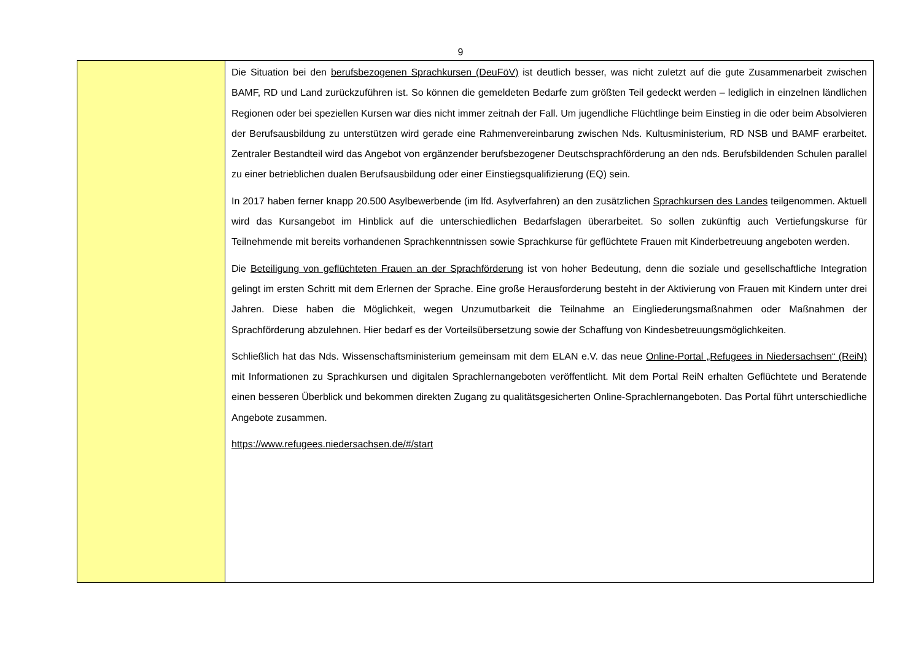9
| | Die Situation bei den berufsbezogenen Sprachkursen (DeuFöV) ist deutlich besser, was nicht zuletzt auf die gute Zusammenarbeit zwischen BAMF, RD und Land zurückzuführen ist. So können die gemeldeten Bedarfe zum größten Teil gedeckt werden – lediglich in einzelnen ländlichen Regionen oder bei speziellen Kursen war dies nicht immer zeitnah der Fall. Um jugendliche Flüchtlinge beim Einstieg in die oder beim Absolvieren der Berufsausbildung zu unterstützen wird gerade eine Rahmenvereinbarung zwischen Nds. Kultusministerium, RD NSB und BAMF erarbeitet. Zentraler Bestandteil wird das Angebot von ergänzender berufsbezogener Deutschsprachförderung an den nds. Berufsbildenden Schulen parallel zu einer betrieblichen dualen Berufsausbildung oder einer Einstiegsqualifizierung (EQ) sein. In 2017 haben ferner knapp 20.500 Asylbewerbende (im lfd. Asylverfahren) an den zusätzlichen Sprachkursen des Landes teilgenommen. Aktuell wird das Kursangebot im Hinblick auf die unterschiedlichen Bedarfslagen überarbeitet. So sollen zukünftig auch Vertiefungskurse für Teilnehmende mit bereits vorhandenen Sprachkenntnissen sowie Sprachkurse für geflüchtete Frauen mit Kinderbetreuung angeboten werden. Die Beteiligung von geflüchteten Frauen an der Sprachförderung ist von hoher Bedeutung, denn die soziale und gesellschaftliche Integration gelingt im ersten Schritt mit dem Erlernen der Sprache. Eine große Herausforderung besteht in der Aktivierung von Frauen mit Kindern unter drei Jahren. Diese haben die Möglichkeit, wegen Unzumutbarkeit die Teilnahme an Eingliederungsmaßnahmen oder Maßnahmen der Sprachförderung abzulehnen. Hier bedarf es der Vorteilsübersetzung sowie der Schaffung von Kindesbetreuungsmöglichkeiten. Schließlich hat das Nds. Wissenschaftsministerium gemeinsam mit dem ELAN e.V. das neue Online-Portal „Refugees in Niedersachsen“ (ReiN) mit Informationen zu Sprachkursen und digitalen Sprachlernangeboten veröffentlicht. Mit dem Portal ReiN erhalten Geflüchtete und Beratende einen besseren Überblick und bekommen direkten Zugang zu qualitätsgesicherten Online-Sprachlernangeboten. Das Portal führt unterschiedliche Angebote zusammen. https://www.refugees.niedersachsen.de/#/start |